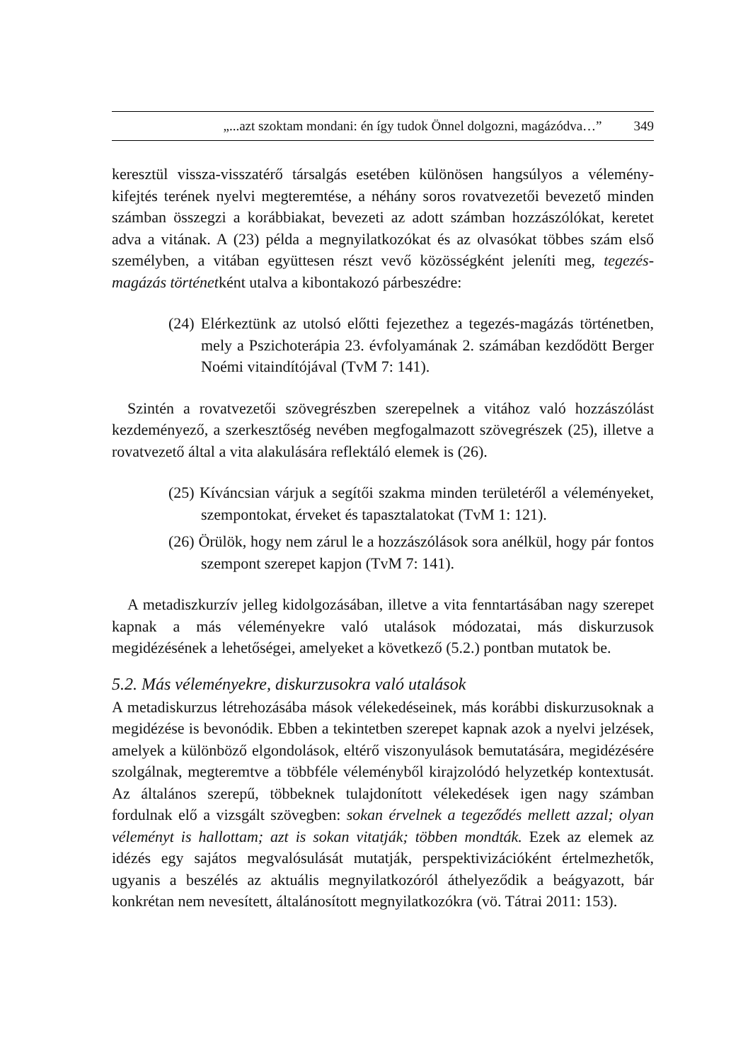„...azt szoktam mondani: én így tudok Önnel dolgozni, magázódva…” 349
keresztül vissza-visszatérő társalgás esetében különösen hangsúlyos a vélemény-kifejtés terének nyelvi megteremtése, a néhány soros rovatvezetői bevezető minden számban összegzi a korábbiakat, bevezeti az adott számban hozzászólókat, keretet adva a vitának. A (23) példa a megnyilatkozókat és az olvasókat többes szám első személyben, a vitában együttesen részt vevő közösségként jeleníti meg, tegezés-magázás történetként utalva a kibontakozó párbeszédre:
(24) Elérkeztünk az utolsó előtti fejezethez a tegezés-magázás történetben, mely a Pszichoterápia 23. évfolyamának 2. számában kezdődött Berger Noémi vitaindítójával (TvM 7: 141).
Szintén a rovatvezetői szövegrészben szerepelnek a vitához való hozzászólást kezdeményező, a szerkesztőség nevében megfogalmazott szövegrészek (25), illetve a rovatvezető által a vita alakulására reflektáló elemek is (26).
(25) Kíváncsian várjuk a segítői szakma minden területéről a véleményeket, szempontokat, érveket és tapasztalatokat (TvM 1: 121).
(26) Örülök, hogy nem zárul le a hozzászólások sora anélkül, hogy pár fontos szempont szerepet kapjon (TvM 7: 141).
A metadiszkurzív jelleg kidolgozásában, illetve a vita fenntartásában nagy szerepet kapnak a más véleményekre való utalások módozatai, más diskurzusok megidézésének a lehetőségei, amelyeket a következő (5.2.) pontban mutatok be.
5.2. Más véleményekre, diskurzusokra való utalások
A metadiskurzus létrehozásába mások vélekedéseinek, más korábbi diskurzusoknak a megidézése is bevonódik. Ebben a tekintetben szerepet kapnak azok a nyelvi jelzések, amelyek a különböző elgondolások, eltérő viszonyulások bemutatására, megidézésére szolgálnak, megteremtve a többféle véleményből kirajzolódó helyzetkép kontextusát. Az általános szerepű, többeknek tulajdonított vélekedések igen nagy számban fordulnak elő a vizsgált szövegben: sokan érvelnek a tegeződés mellett azzal; olyan véleményt is hallottam; azt is sokan vitatják; többen mondták. Ezek az elemek az idézés egy sajátos megvalósulását mutatják, perspektivizációként értelmezhetők, ugyanis a beszélés az aktuális megnyilatkozóról áthelyeződik a beágyazott, bár konkrétan nem nevesített, általánosított megnyilatkozókra (vö. Tátrai 2011: 153).